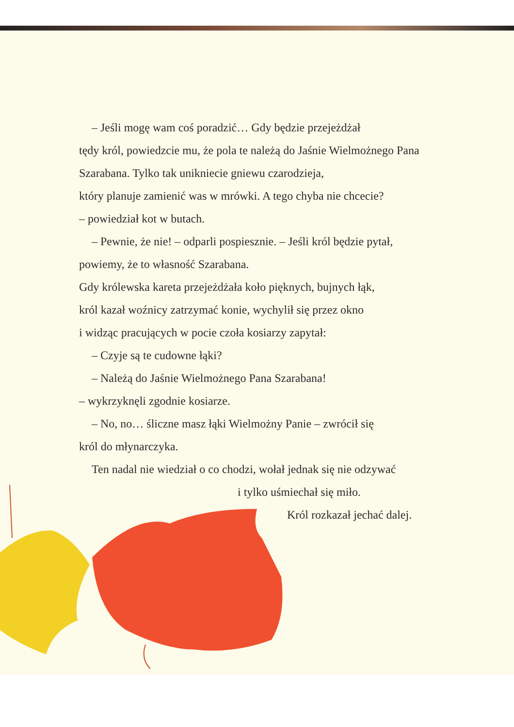– Jeśli mogę wam coś poradzić… Gdy będzie przejeżdżał
tędy król, powiedzcie mu, że pola te należą do Jaśnie Wielmożnego Pana Szarabana. Tylko tak unikniecie gniewu czarodzieja,
który planuje zamienić was w mrówki. A tego chyba nie chcecie?
– powiedział kot w butach.
– Pewnie, że nie! – odparli pospiesznie. – Jeśli król będzie pytał,
powiemy, że to własność Szarabana.
Gdy królewska kareta przejeżdżała koło pięknych, bujnych łąk,
król kazał woźnicy zatrzymać konie, wychylił się przez okno
i widząc pracujących w pocie czoła kosiarzy zapytał:
– Czyje są te cudowne łąki?
– Należą do Jaśnie Wielmożnego Pana Szarabana!
– wykrzyknęli zgodnie kosiarze.
– No, no… śliczne masz łąki Wielmożny Panie – zwrócił się
król do młynarczyka.
Ten nadal nie wiedział o co chodzi, wołał jednak się nie odzywać
i tylko uśmiechał się miło.
Król rozkazał jechać dalej.